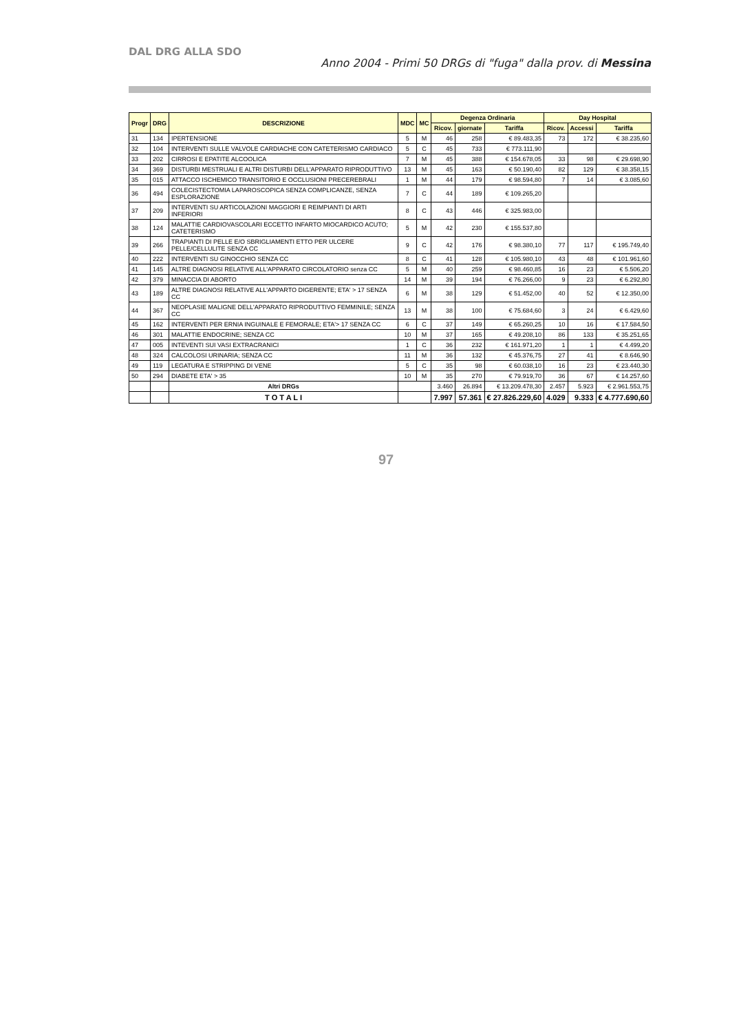DAL DRG ALLA SDO
Anno 2004 - Primi 50 DRGs di "fuga" dalla prov. di Messina
| Progr | DRG | DESCRIZIONE | MDC | MC | Degenza Ordinaria | | | Day Hospital | | |
| --- | --- | --- | --- | --- | --- | --- | --- | --- | --- | --- |
| | | | | | Ricov. | giornate | Tariffa | Ricov. | Accessi | Tariffa |
| 31 | 134 | IPERTENSIONE | 5 | M | 46 | 258 | € 89.483,35 | 73 | 172 | € 38.235,60 |
| 32 | 104 | INTERVENTI SULLE VALVOLE CARDIACHE CON CATETERISMO CARDIACO | 5 | C | 45 | 733 | € 773.111,90 | | | |
| 33 | 202 | CIRROSI E EPATITE ALCOOLICA | 7 | M | 45 | 388 | € 154.678,05 | 33 | 98 | € 29.698,90 |
| 34 | 369 | DISTURBI MESTRUALI E ALTRI DISTURBI DELL'APPARATO RIPRODUTTIVO | 13 | M | 45 | 163 | € 50.190,40 | 82 | 129 | € 38.358,15 |
| 35 | 015 | ATTACCO ISCHEMICO TRANSITORIO E OCCLUSIONI PRECEREBRALI | 1 | M | 44 | 179 | € 98.594,80 | 7 | 14 | € 3.085,60 |
| 36 | 494 | COLECISTECTOMIA LAPAROSCOPICA SENZA COMPLICANZE, SENZA ESPLORAZIONE | 7 | C | 44 | 189 | € 109.265,20 | | | |
| 37 | 209 | INTERVENTI SU ARTICOLAZIONI MAGGIORI E REIMPIANTI DI ARTI INFERIORI | 8 | C | 43 | 446 | € 325.983,00 | | | |
| 38 | 124 | MALATTIE CARDIOVASCOLARI ECCETTO INFARTO MIOCARDICO ACUTO; CATETERISMO | 5 | M | 42 | 230 | € 155.537,80 | | | |
| 39 | 266 | TRAPIANTI DI PELLE E/O SBRIGLIAMENTI ETTO PER ULCERE PELLE/CELLULITE SENZA CC | 9 | C | 42 | 176 | € 98.380,10 | 77 | 117 | € 195.749,40 |
| 40 | 222 | INTERVENTI SU GINOCCHIO SENZA CC | 8 | C | 41 | 128 | € 105.980,10 | 43 | 48 | € 101.961,60 |
| 41 | 145 | ALTRE DIAGNOSI RELATIVE ALL'APPARATO CIRCOLATORIO senza CC | 5 | M | 40 | 259 | € 98.460,85 | 16 | 23 | € 5.506,20 |
| 42 | 379 | MINACCIA DI ABORTO | 14 | M | 39 | 194 | € 76.266,00 | 9 | 23 | € 6.292,80 |
| 43 | 189 | ALTRE DIAGNOSI RELATIVE ALL'APPARTO DIGERENTE; ETA' > 17 SENZA CC | 6 | M | 38 | 129 | € 51.452,00 | 40 | 52 | € 12.350,00 |
| 44 | 367 | NEOPLASIE MALIGNE DELL'APPARATO RIPRODUTTIVO FEMMINILE; SENZA CC | 13 | M | 38 | 100 | € 75.684,60 | 3 | 24 | € 6.429,60 |
| 45 | 162 | INTERVENTI PER ERNIA INGUINALE E FEMORALE; ETA'> 17 SENZA CC | 6 | C | 37 | 149 | € 65.260,25 | 10 | 16 | € 17.584,50 |
| 46 | 301 | MALATTIE ENDOCRINE; SENZA CC | 10 | M | 37 | 165 | € 49.208,10 | 86 | 133 | € 35.251,65 |
| 47 | 005 | INTEVENTI SUI VASI EXTRACRANICI | 1 | C | 36 | 232 | € 161.971,20 | 1 | 1 | € 4.499,20 |
| 48 | 324 | CALCOLOSI URINARIA; SENZA CC | 11 | M | 36 | 132 | € 45.376,75 | 27 | 41 | € 8.646,90 |
| 49 | 119 | LEGATURA E STRIPPING DI VENE | 5 | C | 35 | 98 | € 60.038,10 | 16 | 23 | € 23.440,30 |
| 50 | 294 | DIABETE ETA' > 35 | 10 | M | 35 | 270 | € 79.919,70 | 36 | 67 | € 14.257,60 |
| | | Altri DRGs | | | 3.460 | 26.894 | € 13.209.478,30 | 2.457 | 5.923 | € 2.961.553,75 |
| | | T O T A L I | | | 7.997 | 57.361 | € 27.826.229,60 | 4.029 | 9.333 | € 4.777.690,60 |
97